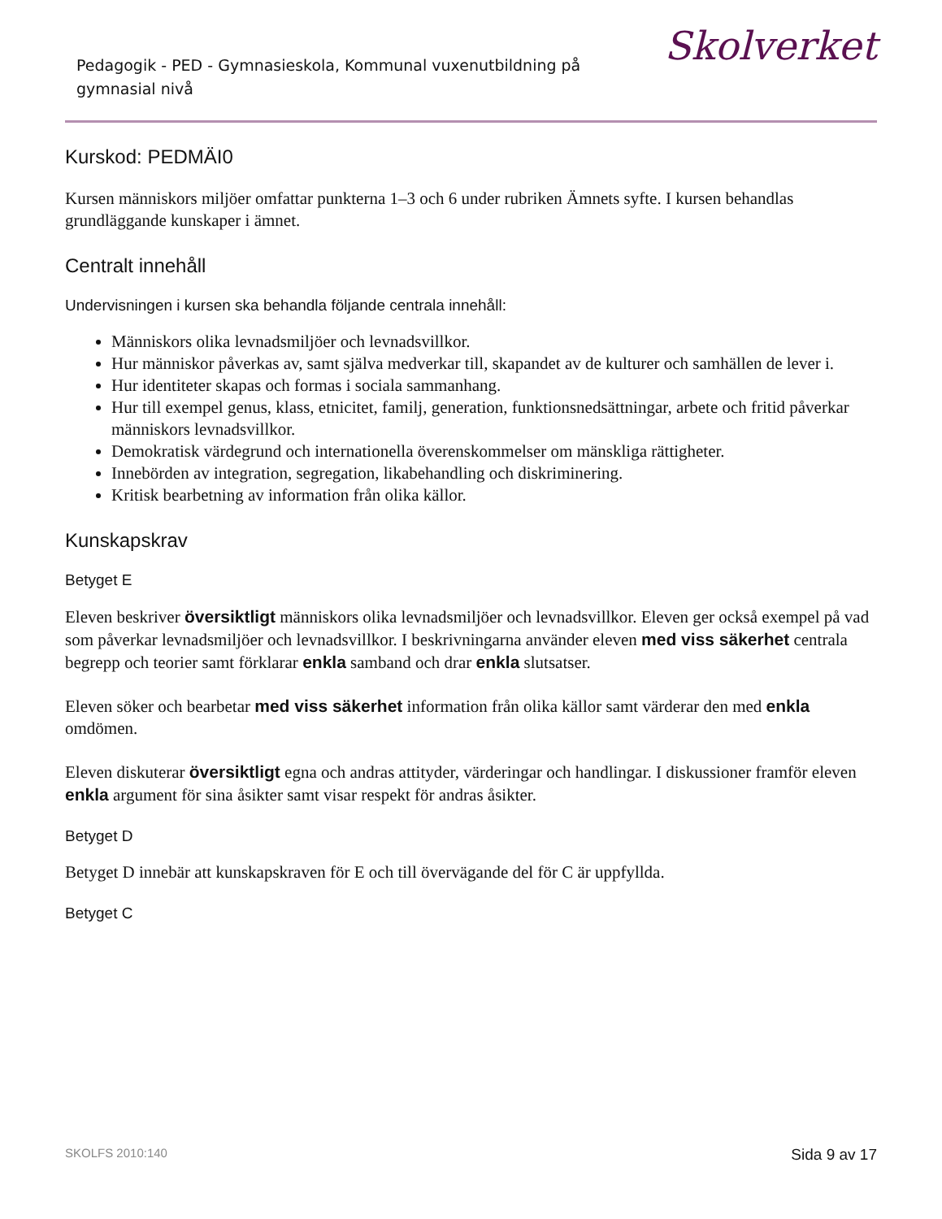Pedagogik - PED - Gymnasieskola, Kommunal vuxenutbildning på gymnasial nivå
Skolverket
Kurskod: PEDMÄI0
Kursen människors miljöer omfattar punkterna 1–3 och 6 under rubriken Ämnets syfte. I kursen behandlas grundläggande kunskaper i ämnet.
Centralt innehåll
Undervisningen i kursen ska behandla följande centrala innehåll:
Människors olika levnadsmiljöer och levnadsvillkor.
Hur människor påverkas av, samt själva medverkar till, skapandet av de kulturer och samhällen de lever i.
Hur identiteter skapas och formas i sociala sammanhang.
Hur till exempel genus, klass, etnicitet, familj, generation, funktionsnedsättningar, arbete och fritid påverkar människors levnadsvillkor.
Demokratisk värdegrund och internationella överenskommelser om mänskliga rättigheter.
Innebörden av integration, segregation, likabehandling och diskriminering.
Kritisk bearbetning av information från olika källor.
Kunskapskrav
Betyget E
Eleven beskriver översiktligt människors olika levnadsmiljöer och levnadsvillkor. Eleven ger också exempel på vad som påverkar levnadsmiljöer och levnadsvillkor. I beskrivningarna använder eleven med viss säkerhet centrala begrepp och teorier samt förklarar enkla samband och drar enkla slutsatser.
Eleven söker och bearbetar med viss säkerhet information från olika källor samt värderar den med enkla omdömen.
Eleven diskuterar översiktligt egna och andras attityder, värderingar och handlingar. I diskussioner framför eleven enkla argument för sina åsikter samt visar respekt för andras åsikter.
Betyget D
Betyget D innebär att kunskapskraven för E och till övervägande del för C är uppfyllda.
Betyget C
SKOLFS 2010:140 Sida 9 av 17